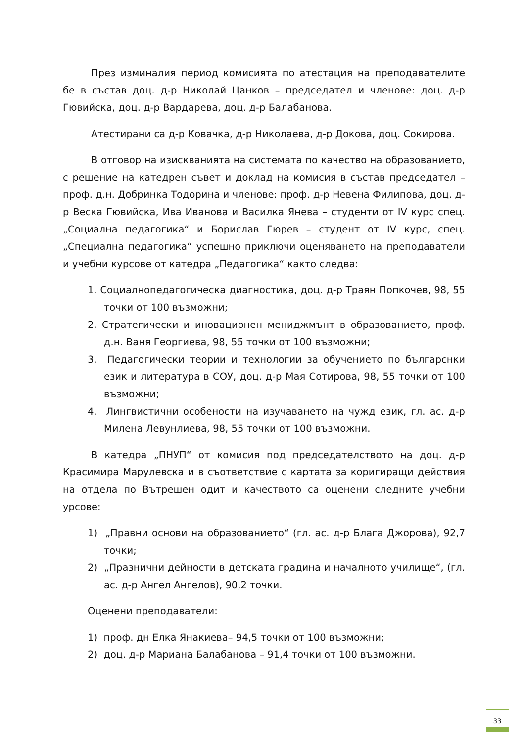През изминалия период комисията по атестация на преподавателите бе в състав доц. д-р Николай Цанков – председател и членове: доц. д-р Гювийска, доц. д-р Вардарева, доц. д-р Балабанова.
Атестирани са д-р Ковачка, д-р Николаева, д-р Докова, доц. Сокирова.
В отговор на изискванията на системата по качество на образованието, с решение на катедрен съвет и доклад на комисия в състав председател – проф. д.н. Добринка Тодорина и членове: проф. д-р Невена Филипова, доц. д-р Веска Гювийска, Ива Иванова и Василка Янева – студенти от IV курс спец. „Социална педагогика“ и Борислав Гюрев – студент от IV курс, спец. „Специална педагогика“ успешно приключи оценяването на преподаватели и учебни курсове от катедра „Педагогика“ както следва:
1. Социалнопедагогическа диагностика, доц. д-р Траян Попкочев, 98, 55 точки от 100 възможни;
2. Стратегически и иновационен мениджмънт в образованието, проф. д.н. Ваня Георгиева, 98, 55 точки от 100 възможни;
3. Педагогически теории и технологии за обучението по българснки език и литература в СОУ, доц. д-р Мая Сотирова, 98, 55 точки от 100 възможни;
4. Лингвистични особености на изучаването на чужд език, гл. ас. д-р Милена Левунлиева, 98, 55 точки от 100 възможни.
В катедра „ПНУП“ от комисия под председателството на доц. д-р Красимира Марулевска и в съответствие с картата за коригиращи действия на отдела по Вътрешен одит и качеството са оценени следните учебни урсове:
1) „Правни основи на образованието“ (гл. ас. д-р Блага Джорова), 92,7 точки;
2) „Празнични дейности в детската градина и началното училище“, (гл. ас. д-р Ангел Ангелов), 90,2 точки.
Оценени преподаватели:
1) проф. дн Елка Янакиева– 94,5 точки от 100 възможни;
2) доц. д-р Мариана Балабанова – 91,4 точки от 100 възможни.
33